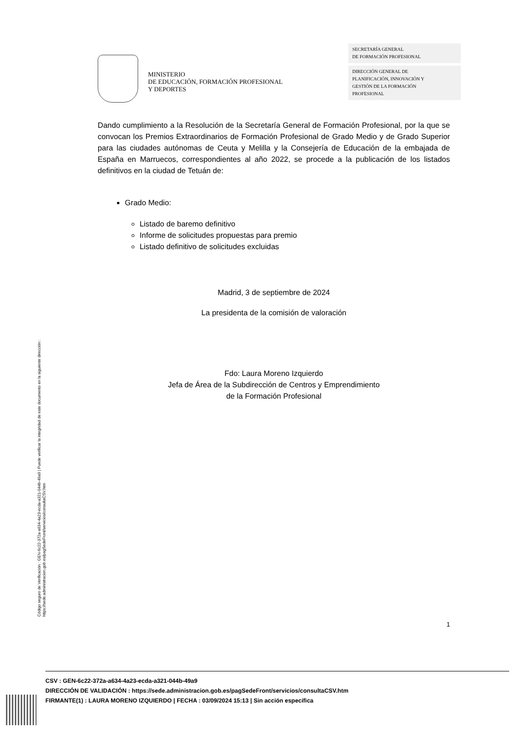MINISTERIO
DE EDUCACIÓN, FORMACIÓN PROFESIONAL
Y DEPORTES
SECRETARÍA GENERAL
DE FORMACIÓN PROFESIONAL
DIRECCIÓN GENERAL DE
PLANIFICACIÓN, INNOVACIÓN Y
GESTIÓN DE LA FORMACIÓN
PROFESIONAL
Dando cumplimiento a la Resolución de la Secretaría General de Formación Profesional, por la que se convocan los Premios Extraordinarios de Formación Profesional de Grado Medio y de Grado Superior para las ciudades autónomas de Ceuta y Melilla y la Consejería de Educación de la embajada de España en Marruecos, correspondientes al año 2022, se procede a la publicación de los listados definitivos en la ciudad de Tetuán de:
Grado Medio:
Listado de baremo definitivo
Informe de solicitudes propuestas para premio
Listado definitivo de solicitudes excluidas
Madrid, 3 de septiembre de 2024
La presidenta de la comisión de valoración
Fdo: Laura Moreno Izquierdo
Jefa de Área de la Subdirección de Centros y Emprendimiento
de la Formación Profesional
Código seguro de Verificación : GEN-6c22-372a-a634-4a23-ecda-a321-044b-49a9 | Puede verificar la integridad de este documento en la siguiente dirección :
https://sede.administracion.gob.es/pagSedeFront/servicios/consultaCSV.htm
1
CSV : GEN-6c22-372a-a634-4a23-ecda-a321-044b-49a9
DIRECCIÓN DE VALIDACIÓN : https://sede.administracion.gob.es/pagSedeFront/servicios/consultaCSV.htm
FIRMANTE(1) : LAURA MORENO IZQUIERDO | FECHA : 03/09/2024 15:13 | Sin acción específica